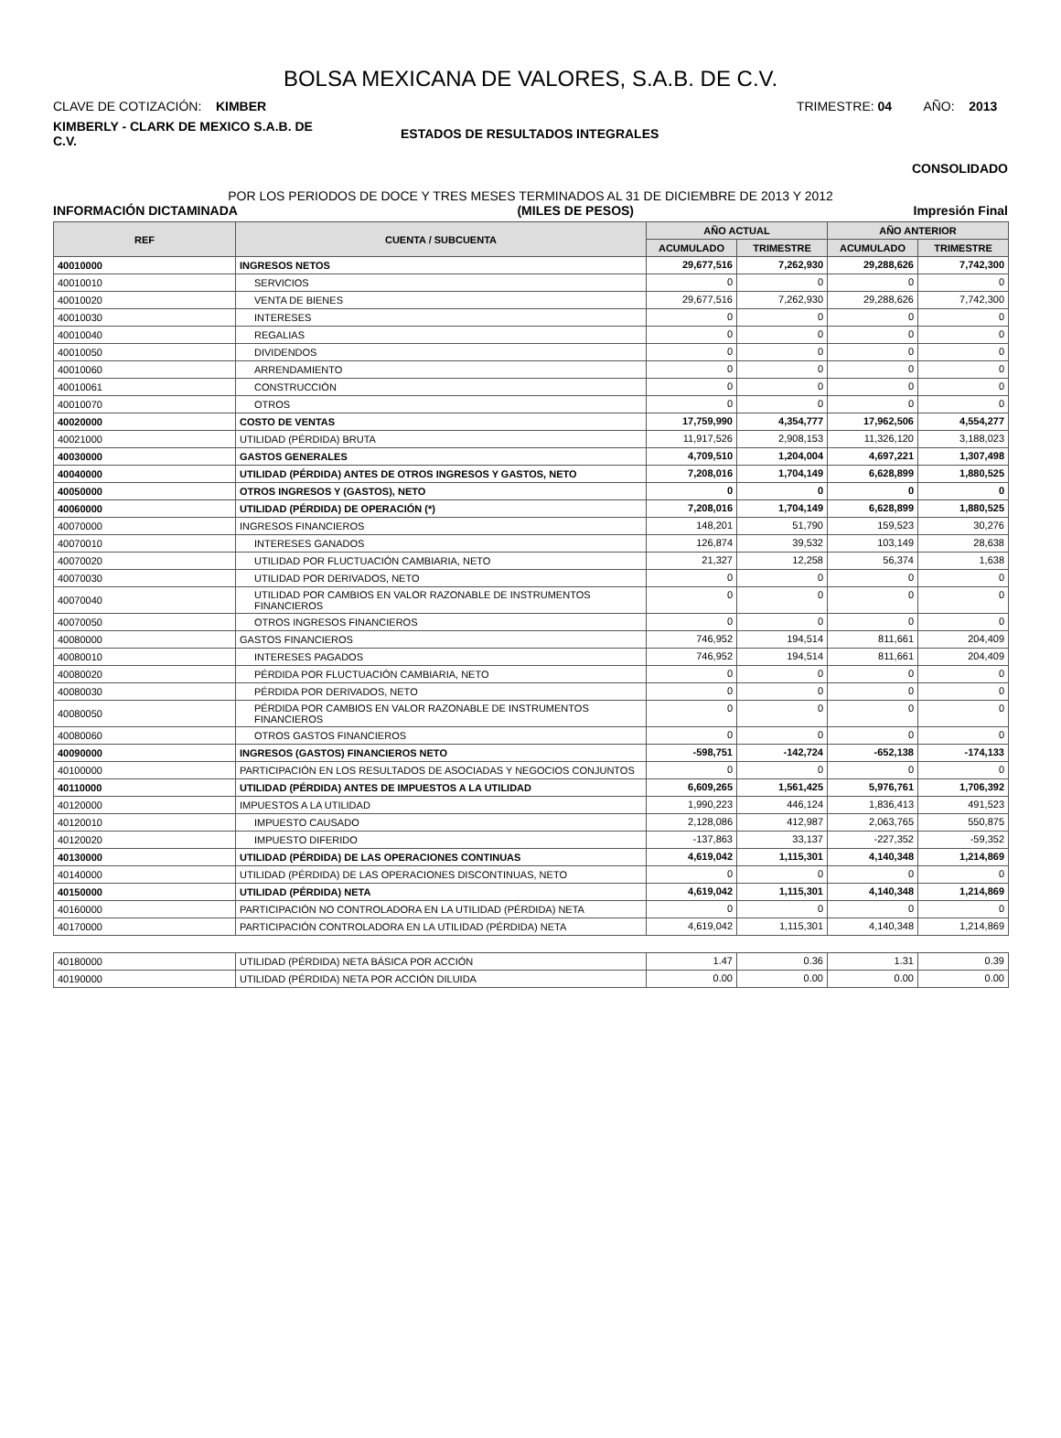BOLSA MEXICANA DE VALORES, S.A.B. DE C.V.
CLAVE DE COTIZACIÓN: KIMBER TRIMESTRE: 04 AÑO: 2013
KIMBERLY - CLARK DE MEXICO S.A.B. DE C.V. ESTADOS DE RESULTADOS INTEGRALES
CONSOLIDADO
POR LOS PERIODOS DE DOCE Y TRES MESES TERMINADOS AL 31 DE DICIEMBRE DE 2013 Y 2012
INFORMACIÓN DICTAMINADA (MILES DE PESOS) Impresión Final
| REF | CUENTA / SUBCUENTA | AÑO ACTUAL | | AÑO ANTERIOR | |
| --- | --- | --- | --- | --- | --- |
| | | ACUMULADO | TRIMESTRE | ACUMULADO | TRIMESTRE |
| 40010000 | INGRESOS NETOS | 29,677,516 | 7,262,930 | 29,288,626 | 7,742,300 |
| 40010010 | SERVICIOS | 0 | 0 | 0 | 0 |
| 40010020 | VENTA DE BIENES | 29,677,516 | 7,262,930 | 29,288,626 | 7,742,300 |
| 40010030 | INTERESES | 0 | 0 | 0 | 0 |
| 40010040 | REGALIAS | 0 | 0 | 0 | 0 |
| 40010050 | DIVIDENDOS | 0 | 0 | 0 | 0 |
| 40010060 | ARRENDAMIENTO | 0 | 0 | 0 | 0 |
| 40010061 | CONSTRUCCIÓN | 0 | 0 | 0 | 0 |
| 40010070 | OTROS | 0 | 0 | 0 | 0 |
| 40020000 | COSTO DE VENTAS | 17,759,990 | 4,354,777 | 17,962,506 | 4,554,277 |
| 40021000 | UTILIDAD (PÉRDIDA) BRUTA | 11,917,526 | 2,908,153 | 11,326,120 | 3,188,023 |
| 40030000 | GASTOS GENERALES | 4,709,510 | 1,204,004 | 4,697,221 | 1,307,498 |
| 40040000 | UTILIDAD (PÉRDIDA) ANTES DE OTROS INGRESOS Y GASTOS, NETO | 7,208,016 | 1,704,149 | 6,628,899 | 1,880,525 |
| 40050000 | OTROS INGRESOS Y (GASTOS), NETO | 0 | 0 | 0 | 0 |
| 40060000 | UTILIDAD (PÉRDIDA) DE OPERACIÓN (*) | 7,208,016 | 1,704,149 | 6,628,899 | 1,880,525 |
| 40070000 | INGRESOS FINANCIEROS | 148,201 | 51,790 | 159,523 | 30,276 |
| 40070010 | INTERESES GANADOS | 126,874 | 39,532 | 103,149 | 28,638 |
| 40070020 | UTILIDAD POR FLUCTUACIÓN CAMBIARIA, NETO | 21,327 | 12,258 | 56,374 | 1,638 |
| 40070030 | UTILIDAD POR DERIVADOS, NETO | 0 | 0 | 0 | 0 |
| 40070040 | UTILIDAD POR CAMBIOS EN VALOR RAZONABLE DE INSTRUMENTOS FINANCIEROS | 0 | 0 | 0 | 0 |
| 40070050 | OTROS INGRESOS FINANCIEROS | 0 | 0 | 0 | 0 |
| 40080000 | GASTOS FINANCIEROS | 746,952 | 194,514 | 811,661 | 204,409 |
| 40080010 | INTERESES PAGADOS | 746,952 | 194,514 | 811,661 | 204,409 |
| 40080020 | PÉRDIDA POR FLUCTUACIÓN CAMBIARIA, NETO | 0 | 0 | 0 | 0 |
| 40080030 | PÉRDIDA POR DERIVADOS, NETO | 0 | 0 | 0 | 0 |
| 40080050 | PÉRDIDA POR CAMBIOS EN VALOR RAZONABLE DE INSTRUMENTOS FINANCIEROS | 0 | 0 | 0 | 0 |
| 40080060 | OTROS GASTOS FINANCIEROS | 0 | 0 | 0 | 0 |
| 40090000 | INGRESOS (GASTOS) FINANCIEROS NETO | -598,751 | -142,724 | -652,138 | -174,133 |
| 40100000 | PARTICIPACIÓN EN LOS RESULTADOS DE ASOCIADAS Y NEGOCIOS CONJUNTOS | 0 | 0 | 0 | 0 |
| 40110000 | UTILIDAD (PÉRDIDA) ANTES DE IMPUESTOS A LA UTILIDAD | 6,609,265 | 1,561,425 | 5,976,761 | 1,706,392 |
| 40120000 | IMPUESTOS A LA UTILIDAD | 1,990,223 | 446,124 | 1,836,413 | 491,523 |
| 40120010 | IMPUESTO CAUSADO | 2,128,086 | 412,987 | 2,063,765 | 550,875 |
| 40120020 | IMPUESTO DIFERIDO | -137,863 | 33,137 | -227,352 | -59,352 |
| 40130000 | UTILIDAD (PÉRDIDA) DE LAS OPERACIONES CONTINUAS | 4,619,042 | 1,115,301 | 4,140,348 | 1,214,869 |
| 40140000 | UTILIDAD (PÉRDIDA) DE LAS OPERACIONES DISCONTINUAS, NETO | 0 | 0 | 0 | 0 |
| 40150000 | UTILIDAD (PÉRDIDA) NETA | 4,619,042 | 1,115,301 | 4,140,348 | 1,214,869 |
| 40160000 | PARTICIPACIÓN NO CONTROLADORA EN LA UTILIDAD (PÉRDIDA) NETA | 0 | 0 | 0 | 0 |
| 40170000 | PARTICIPACIÓN CONTROLADORA EN LA UTILIDAD (PÉRDIDA) NETA | 4,619,042 | 1,115,301 | 4,140,348 | 1,214,869 |
| 40180000 | UTILIDAD (PÉRDIDA) NETA BÁSICA POR ACCIÓN | 1.47 | 0.36 | 1.31 | 0.39 |
| 40190000 | UTILIDAD (PÉRDIDA) NETA POR ACCIÓN DILUIDA | 0.00 | 0.00 | 0.00 | 0.00 |